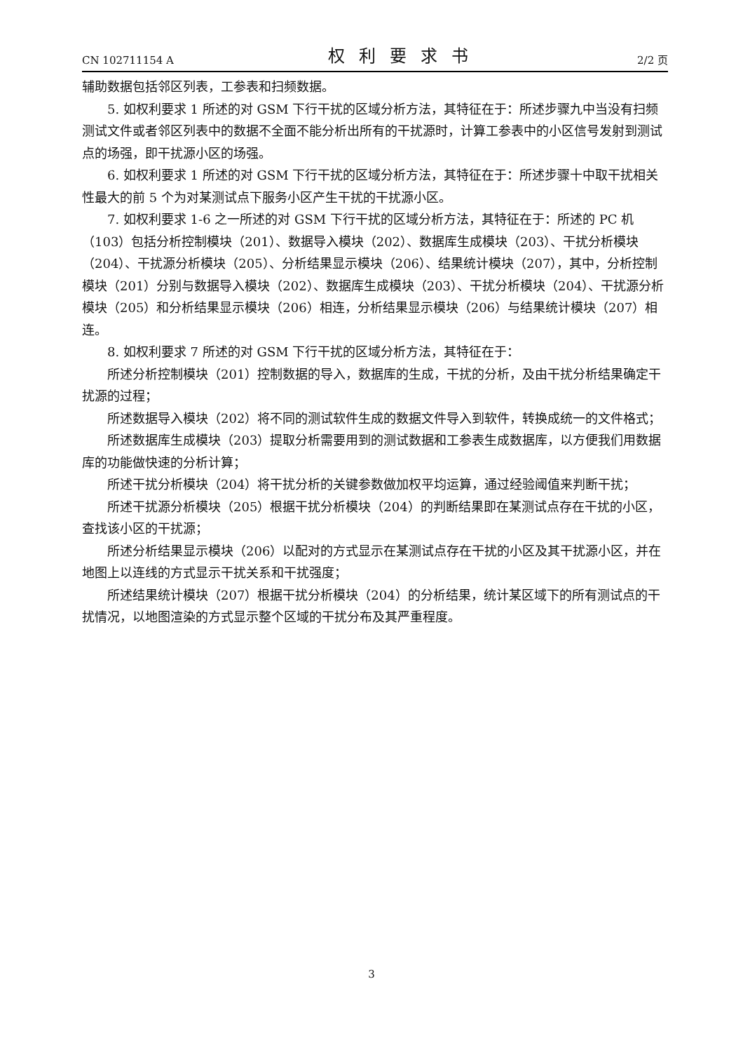CN 102711154 A 权利要求书 2/2 页
辅助数据包括邻区列表，工参表和扫频数据。
5. 如权利要求 1 所述的对 GSM 下行干扰的区域分析方法，其特征在于：所述步骤九中当没有扫频测试文件或者邻区列表中的数据不全面不能分析出所有的干扰源时，计算工参表中的小区信号发射到测试点的场强，即干扰源小区的场强。
6. 如权利要求 1 所述的对 GSM 下行干扰的区域分析方法，其特征在于：所述步骤十中取干扰相关性最大的前 5 个为对某测试点下服务小区产生干扰的干扰源小区。
7. 如权利要求 1-6 之一所述的对 GSM 下行干扰的区域分析方法，其特征在于：所述的 PC 机（103）包括分析控制模块（201）、数据导入模块（202）、数据库生成模块（203）、干扰分析模块（204）、干扰源分析模块（205）、分析结果显示模块（206）、结果统计模块（207），其中，分析控制模块（201）分别与数据导入模块（202）、数据库生成模块（203）、干扰分析模块（204）、干扰源分析模块（205）和分析结果显示模块（206）相连，分析结果显示模块（206）与结果统计模块（207）相连。
8. 如权利要求 7 所述的对 GSM 下行干扰的区域分析方法，其特征在于：
所述分析控制模块（201）控制数据的导入，数据库的生成，干扰的分析，及由干扰分析结果确定干扰源的过程；
所述数据导入模块（202）将不同的测试软件生成的数据文件导入到软件，转换成统一的文件格式；
所述数据库生成模块（203）提取分析需要用到的测试数据和工参表生成数据库，以方便我们用数据库的功能做快速的分析计算；
所述干扰分析模块（204）将干扰分析的关键参数做加权平均运算，通过经验阈值来判断干扰；
所述干扰源分析模块（205）根据干扰分析模块（204）的判断结果即在某测试点存在干扰的小区，查找该小区的干扰源；
所述分析结果显示模块（206）以配对的方式显示在某测试点存在干扰的小区及其干扰源小区，并在地图上以连线的方式显示干扰关系和干扰强度；
所述结果统计模块（207）根据干扰分析模块（204）的分析结果，统计某区域下的所有测试点的干扰情况，以地图渲染的方式显示整个区域的干扰分布及其严重程度。
3